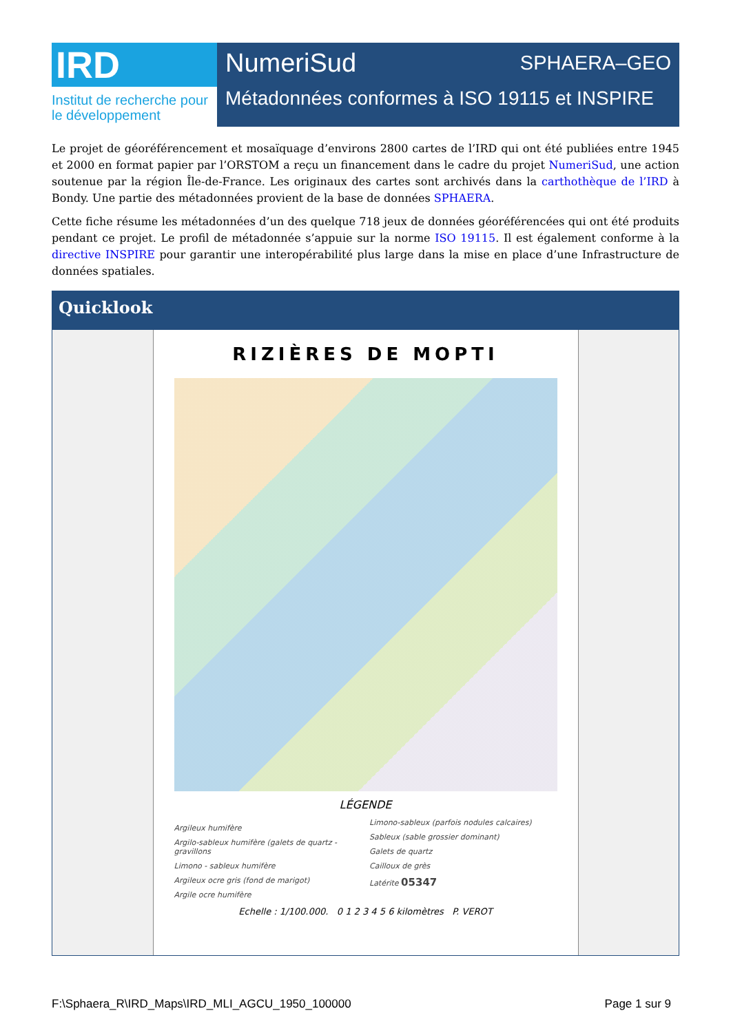IRD
Institut de recherche pour le développement
NumeriSud SPHAERA–GEO
Métadonnées conformes à ISO 19115 et INSPIRE
Le projet de géoréférencement et mosaïquage d’environs 2800 cartes de l’IRD qui ont été publiées entre 1945 et 2000 en format papier par l’ORSTOM a reçu un financement dans le cadre du projet NumeriSud, une action soutenue par la région Île-de-France. Les originaux des cartes sont archivés dans la carthothèque de l’IRD à Bondy. Une partie des métadonnées provient de la base de données SPHAERA.
Cette fiche résume les métadonnées d’un des quelque 718 jeux de données géoréférencées qui ont été produits pendant ce projet. Le profil de métadonnée s’appuie sur la norme ISO 19115. Il est également conforme à la directive INSPIRE pour garantir une interopérabilité plus large dans la mise en place d’une Infrastructure de données spatiales.
Quicklook
RIZIÈRES DE MOPTI
LÉGENDE
Argileux humifère
Argilo-sableux humifère (galets de quartz - gravillons
Limono - sableux humifère
Argileux ocre gris (fond de marigot)
Argile ocre humifère
Limono-sableux (parfois nodules calcaires)
Sableux (sable grossier dominant)
Galets de quartz
Cailloux de grès
Latérite 05347
Echelle : 1/100.000. 0 1 2 3 4 5 6 kilomètres P. VEROT
F:\Sphaera_R\IRD_Maps\IRD_MLI_AGCU_1950_100000 Page 1 sur 9